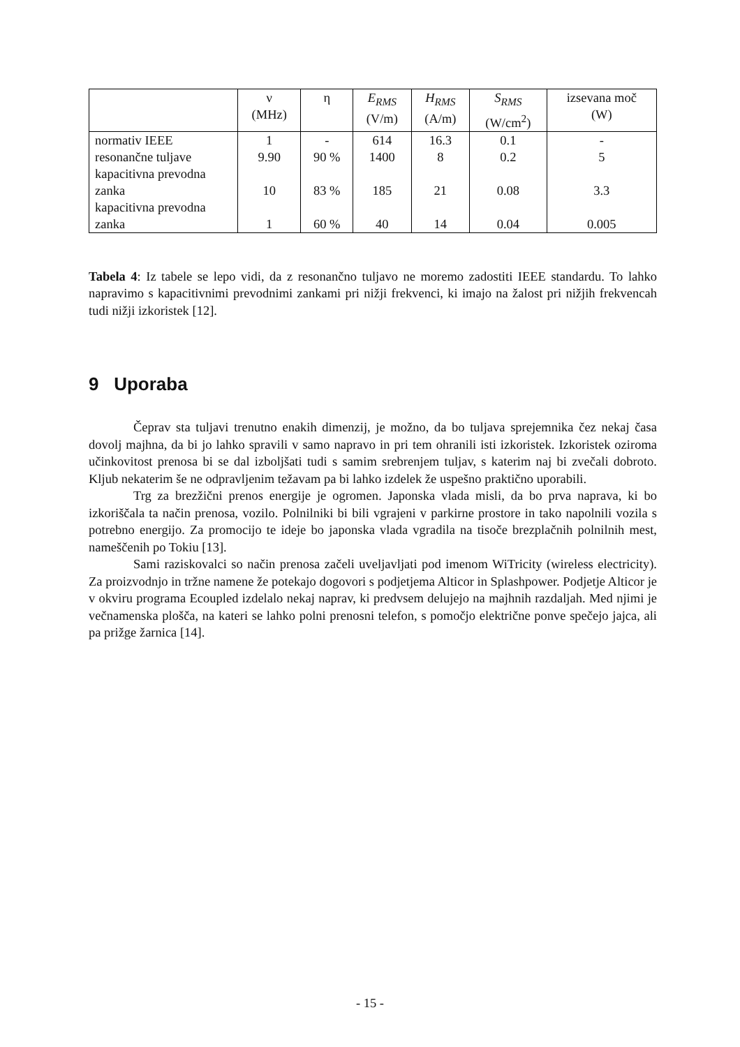| | ν (MHz) | η | E<sub>RMS</sub> (V/m) | H<sub>RMS</sub> (A/m) | S<sub>RMS</sub> (W/cm<sup>2</sup>) | izsevana moč (W) |
| --- | --- | --- | --- | --- | --- | --- |
| normativ IEEE | 1 | - | 614 | 16.3 | 0.1 | - |
| resonančne tuljave | 9.90 | 90 % | 1400 | 8 | 0.2 | 5 |
| kapacitivna prevodna zanka | 10 | 83 % | 185 | 21 | 0.08 | 3.3 |
| kapacitivna prevodna zanka | 1 | 60 % | 40 | 14 | 0.04 | 0.005 |
Tabela 4: Iz tabele se lepo vidi, da z resonančno tuljavo ne moremo zadostiti IEEE standardu. To lahko napravimo s kapacitivnimi prevodnimi zankami pri nižji frekvenci, ki imajo na žalost pri nižjih frekvencah tudi nižji izkoristek [12].
9 Uporaba
Čeprav sta tuljavi trenutno enakih dimenzij, je možno, da bo tuljava sprejemnika čez nekaj časa dovolj majhna, da bi jo lahko spravili v samo napravo in pri tem ohranili isti izkoristek. Izkoristek oziroma učinkovitost prenosa bi se dal izboljšati tudi s samim srebrenjem tuljav, s katerim naj bi zvečali dobroto. Kljub nekaterim še ne odpravljenim težavam pa bi lahko izdelek že uspešno praktično uporabili.
Trg za brezžični prenos energije je ogromen. Japonska vlada misli, da bo prva naprava, ki bo izkoriščala ta način prenosa, vozilo. Polnilniki bi bili vgrajeni v parkirne prostore in tako napolnili vozila s potrebno energijo. Za promocijo te ideje bo japonska vlada vgradila na tisoče brezplačnih polnilnih mest, nameščenih po Tokiu [13].
Sami raziskovalci so način prenosa začeli uveljavljati pod imenom WiTricity (wireless electricity). Za proizvodnjo in tržne namene že potekajo dogovori s podjetjema Alticor in Splashpower. Podjetje Alticor je v okviru programa Ecoupled izdelalo nekaj naprav, ki predvsem delujejo na majhnih razdaljah. Med njimi je večnamenska plošča, na kateri se lahko polni prenosni telefon, s pomočjo električne ponve spečejo jajca, ali pa prižge žarnica [14].
- 15 -